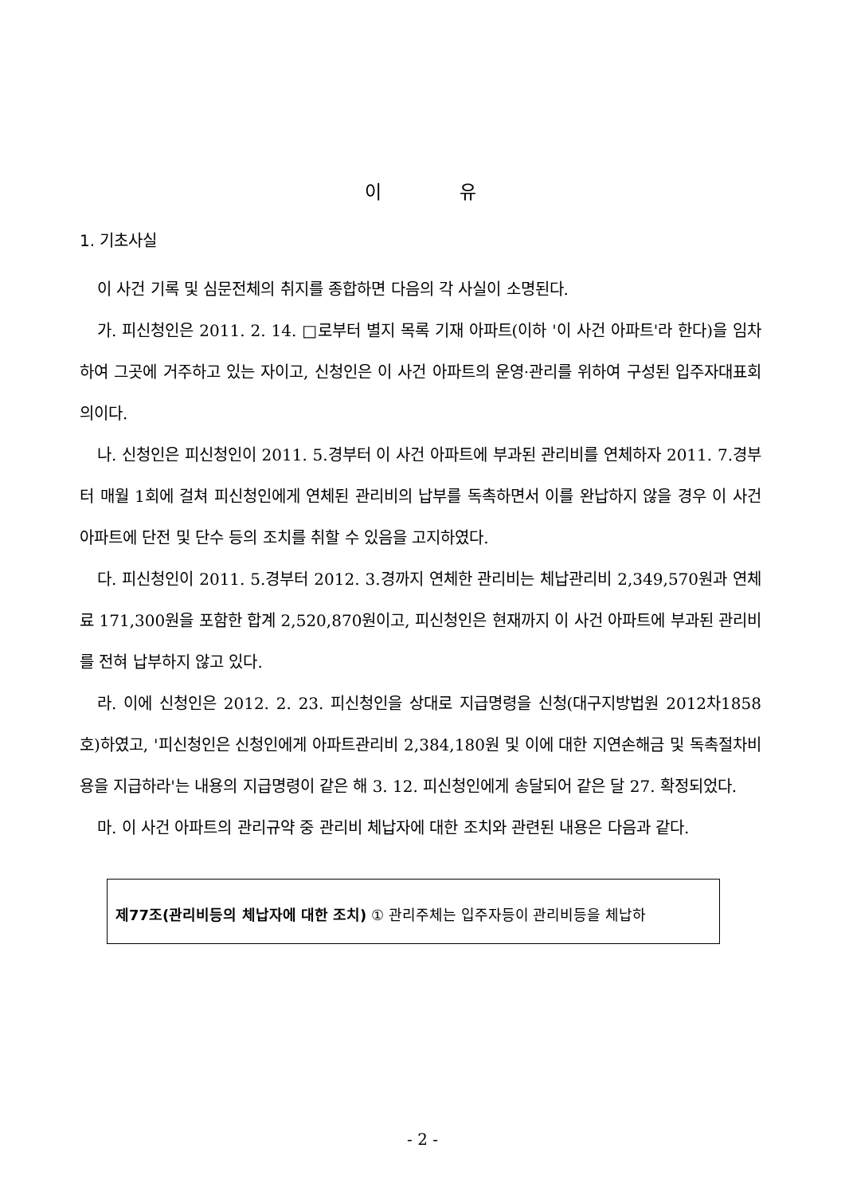이 유
1. 기초사실
이 사건 기록 및 심문전체의 취지를 종합하면 다음의 각 사실이 소명된다.
가. 피신청인은 2011. 2. 14. □로부터 별지 목록 기재 아파트(이하 '이 사건 아파트'라 한다)을 임차하여 그곳에 거주하고 있는 자이고, 신청인은 이 사건 아파트의 운영·관리를 위하여 구성된 입주자대표회의이다.
나. 신청인은 피신청인이 2011. 5.경부터 이 사건 아파트에 부과된 관리비를 연체하자 2011. 7.경부터 매월 1회에 걸쳐 피신청인에게 연체된 관리비의 납부를 독촉하면서 이를 완납하지 않을 경우 이 사건 아파트에 단전 및 단수 등의 조치를 취할 수 있음을 고지하였다.
다. 피신청인이 2011. 5.경부터 2012. 3.경까지 연체한 관리비는 체납관리비 2,349,570원과 연체료 171,300원을 포함한 합계 2,520,870원이고, 피신청인은 현재까지 이 사건 아파트에 부과된 관리비를 전혀 납부하지 않고 있다.
라. 이에 신청인은 2012. 2. 23. 피신청인을 상대로 지급명령을 신청(대구지방법원 2012차1858호)하였고, '피신청인은 신청인에게 아파트관리비 2,384,180원 및 이에 대한 지연손해금 및 독촉절차비용을 지급하라'는 내용의 지급명령이 같은 해 3. 12. 피신청인에게 송달되어 같은 달 27. 확정되었다.
마. 이 사건 아파트의 관리규약 중 관리비 체납자에 대한 조치와 관련된 내용은 다음과 같다.
제77조(관리비등의 체납자에 대한 조치) ① 관리주체는 입주자등이 관리비등을 체납하
- 2 -